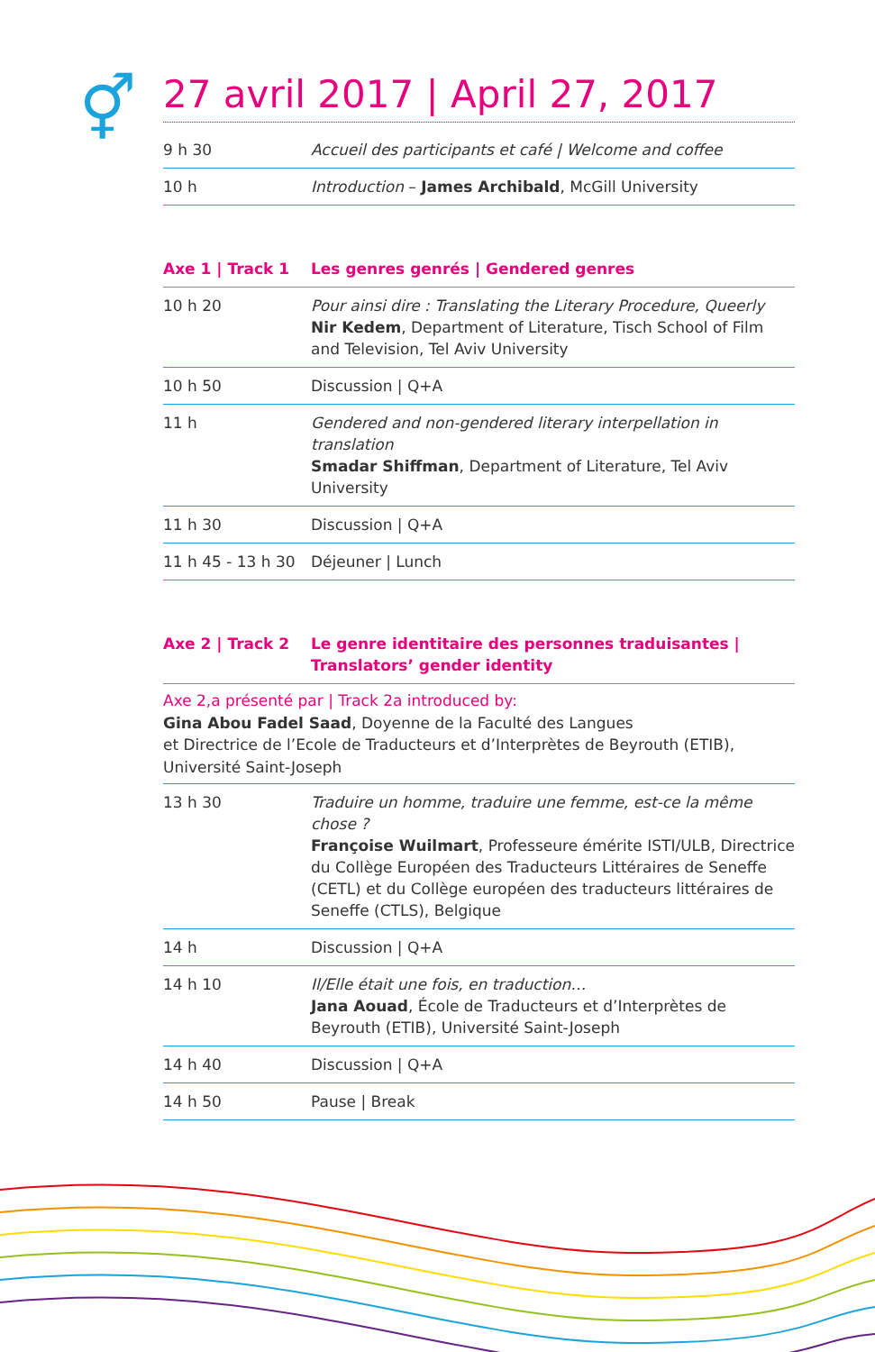⚥
27 avril 2017 | April 27, 2017
| 9 h 30 | Accueil des participants et café / Welcome and coffee |
| 10 h | Introduction – James Archibald , McGill University |
| Axe 1 / Track 1 | Les genres genrés / Gendered genres |
| --- | --- |
| 10 h 20 | Pour ainsi dire : Translating the Literary Procedure, Queerly Nir Kedem , Department of Literature, Tisch School of Film and Television, Tel Aviv University |
| 10 h 50 | Discussion / Q+A |
| 11 h | Gendered and non-gendered literary interpellation in translation Smadar Shiffman , Department of Literature, Tel Aviv University |
| 11 h 30 | Discussion / Q+A |
| 11 h 45 - 13 h 30 | Déjeuner / Lunch |
| Axe 2 / Track 2 | Le genre identitaire des personnes traduisantes / Translators’ gender identity |
| --- | --- |
Axe 2,a présenté par | Track 2a introduced by:
Gina Abou Fadel Saad, Doyenne de la Faculté des Langues
et Directrice de l’Ecole de Traducteurs et d’Interprètes de Beyrouth (ETIB), Université Saint-Joseph
| 13 h 30 | Traduire un homme, traduire une femme, est-ce la même chose ? Françoise Wuilmart , Professeure émérite ISTI/ULB, Directrice du Collège Européen des Traducteurs Littéraires de Seneffe (CETL) et du Collège européen des traducteurs littéraires de Seneffe (CTLS), Belgique |
| 14 h | Discussion / Q+A |
| 14 h 10 | Il/Elle était une fois, en traduction… Jana Aouad , École de Traducteurs et d’Interprètes de Beyrouth (ETIB), Université Saint-Joseph |
| 14 h 40 | Discussion / Q+A |
| 14 h 50 | Pause / Break |